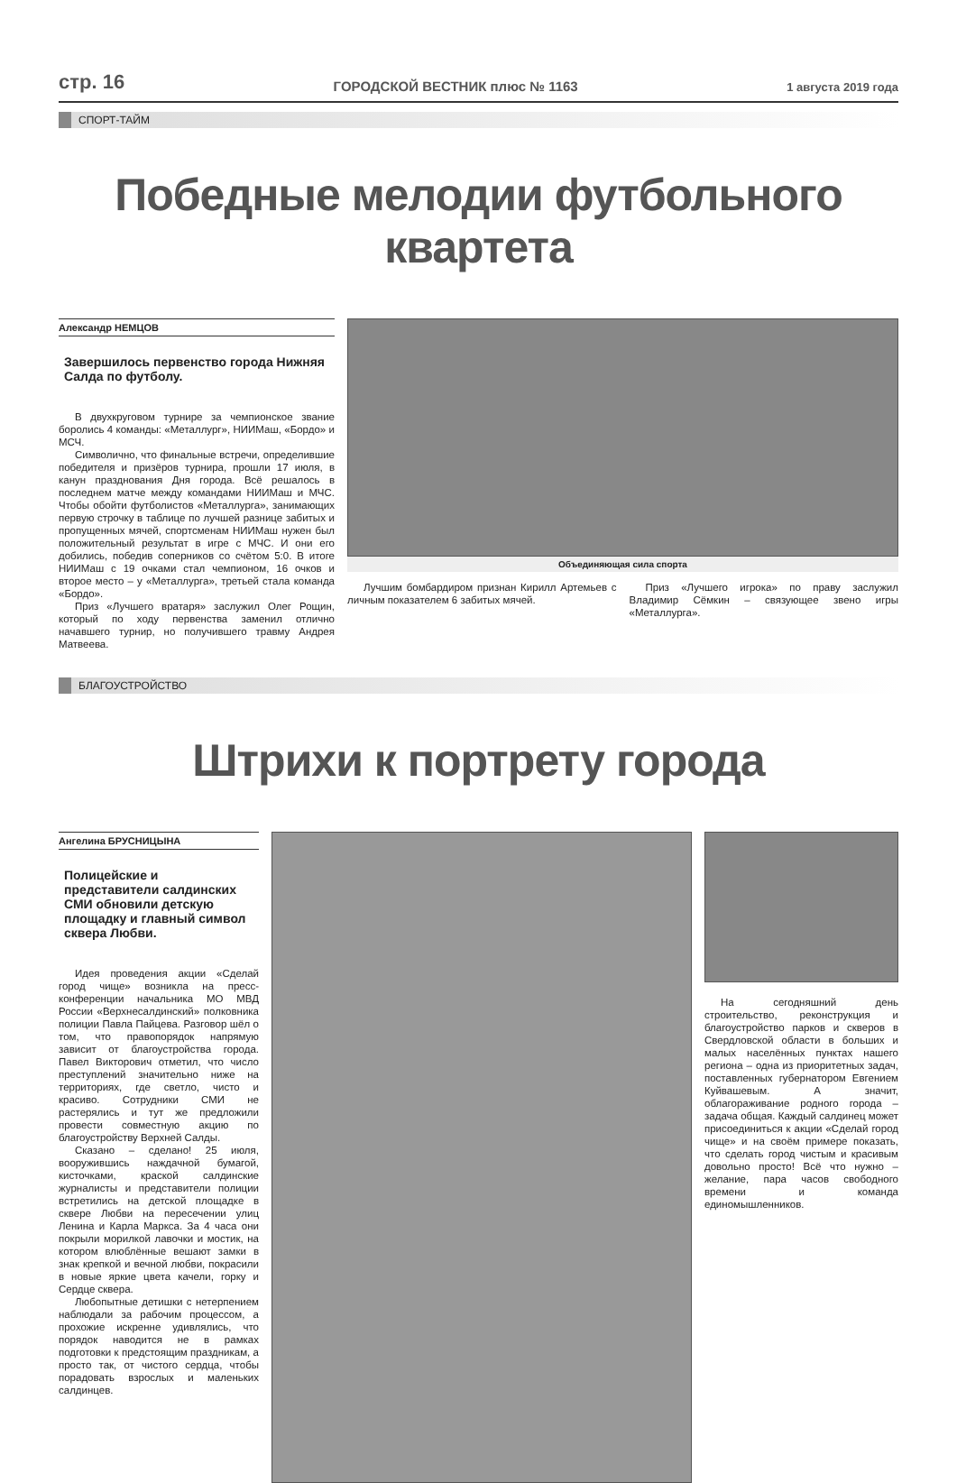стр. 16 ГОРОДСКОЙ ВЕСТНИК плюс № 1163 1 августа 2019 года
СПОРТ-ТАЙМ
Победные мелодии футбольного квартета
Александр НЕМЦОВ
Завершилось первенство города Нижняя Салда по футболу.
В двухкруговом турнире за чемпионское звание боролись 4 команды: «Металлург», НИИМаш, «Бордо» и МСЧ.
Символично, что финальные встречи, определившие победителя и призёров турнира, прошли 17 июля, в канун празднования Дня города. Всё решалось в последнем матче между командами НИИМаш и МЧС. Чтобы обойти футболистов «Металлурга», занимающих первую строчку в таблице по лучшей разнице забитых и пропущенных мячей, спортсменам НИИМаш нужен был положительный результат в игре с МЧС. И они его добились, победив соперников со счётом 5:0. В итоге НИИМаш с 19 очками стал чемпионом, 16 очков и второе место – у «Металлурга», третьей стала команда «Бордо».
Приз «Лучшего вратаря» заслужил Олег Рощин, который по ходу первенства заменил отлично начавшего турнир, но получившего травму Андрея Матвеева.
Объединяющая сила спорта
Лучшим бомбардиром признан Кирилл Артемьев с личным показателем 6 забитых мячей.
Приз «Лучшего игрока» по праву заслужил Владимир Сёмкин – связующее звено игры «Металлурга».
БЛАГОУСТРОЙСТВО
Штрихи к портрету города
Ангелина БРУСНИЦЫНА
Полицейские и представители салдинских СМИ обновили детскую площадку и главный символ сквера Любви.
Идея проведения акции «Сделай город чище» возникла на пресс-конференции начальника МО МВД России «Верхнесалдинский» полковника полиции Павла Пайцева. Разговор шёл о том, что правопорядок напрямую зависит от благоустройства города. Павел Викторович отметил, что число преступлений значительно ниже на территориях, где светло, чисто и красиво. Сотрудники СМИ не растерялись и тут же предложили провести совместную акцию по благоустройству Верхней Салды.
Сказано – сделано! 25 июля, вооружившись наждачной бумагой, кисточками, краской салдинские журналисты и представители полиции встретились на детской площадке в сквере Любви на пересечении улиц Ленина и Карла Маркса. За 4 часа они покрыли морилкой лавочки и мостик, на котором влюблённые вешают замки в знак крепкой и вечной любви, покрасили в новые яркие цвета качели, горку и Сердце сквера.
Любопытные детишки с нетерпением наблюдали за рабочим процессом, а прохожие искренне удивлялись, что порядок наводится не в рамках подготовки к предстоящим праздникам, а просто так, от чистого сердца, чтобы порадовать взрослых и маленьких салдинцев.
На сегодняшний день строительство, реконструкция и благоустройство парков и скверов в Свердловской области в больших и малых населённых пунктах нашего региона – одна из приоритетных задач, поставленных губернатором Евгением Куйвашевым. А значит, облагораживание родного города – задача общая. Каждый салдинец может присоединиться к акции «Сделай город чище» и на своём примере показать, что сделать город чистым и красивым довольно просто! Всё что нужно – желание, пара часов свободного времени и команда единомышленников.